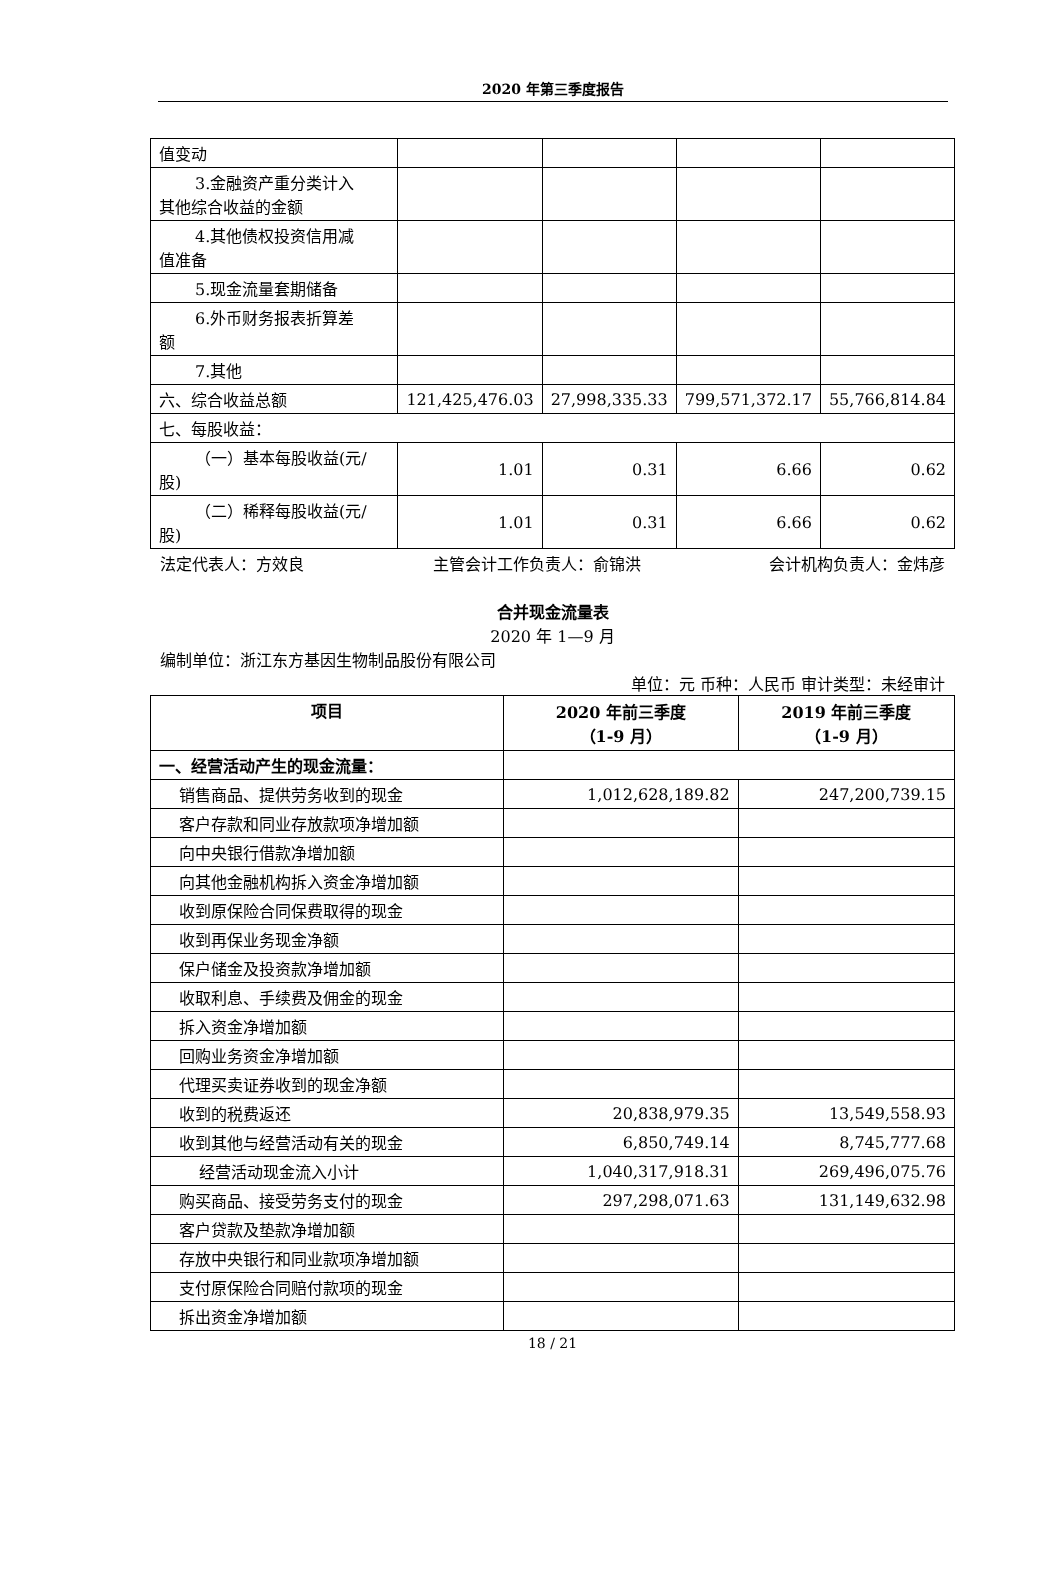2020 年第三季度报告
| 值变动 | | | | |
| 3.金融资产重分类计入 其他综合收益的金额 | | | | |
| 4.其他债权投资信用减 值准备 | | | | |
| 5.现金流量套期储备 | | | | |
| 6.外币财务报表折算差 额 | | | | |
| 7.其他 | | | | |
| 六、综合收益总额 | 121,425,476.03 | 27,998,335.33 | 799,571,372.17 | 55,766,814.84 |
| 七、每股收益： | | | | |
| （一）基本每股收益(元/ 股) | 1.01 | 0.31 | 6.66 | 0.62 |
| （二）稀释每股收益(元/ 股) | 1.01 | 0.31 | 6.66 | 0.62 |
法定代表人：方效良 主管会计工作负责人：俞锦洪 会计机构负责人：金炜彦
合并现金流量表
2020 年 1—9 月
编制单位：浙江东方基因生物制品股份有限公司
单位：元 币种：人民币 审计类型：未经审计
| 项目 | 2020 年前三季度 （1-9 月） | 2019 年前三季度 （1-9 月） |
| --- | --- | --- |
| 一、经营活动产生的现金流量： | | |
| 销售商品、提供劳务收到的现金 | 1,012,628,189.82 | 247,200,739.15 |
| 客户存款和同业存放款项净增加额 | | |
| 向中央银行借款净增加额 | | |
| 向其他金融机构拆入资金净增加额 | | |
| 收到原保险合同保费取得的现金 | | |
| 收到再保业务现金净额 | | |
| 保户储金及投资款净增加额 | | |
| 收取利息、手续费及佣金的现金 | | |
| 拆入资金净增加额 | | |
| 回购业务资金净增加额 | | |
| 代理买卖证券收到的现金净额 | | |
| 收到的税费返还 | 20,838,979.35 | 13,549,558.93 |
| 收到其他与经营活动有关的现金 | 6,850,749.14 | 8,745,777.68 |
| 经营活动现金流入小计 | 1,040,317,918.31 | 269,496,075.76 |
| 购买商品、接受劳务支付的现金 | 297,298,071.63 | 131,149,632.98 |
| 客户贷款及垫款净增加额 | | |
| 存放中央银行和同业款项净增加额 | | |
| 支付原保险合同赔付款项的现金 | | |
| 拆出资金净增加额 | | |
18 / 21